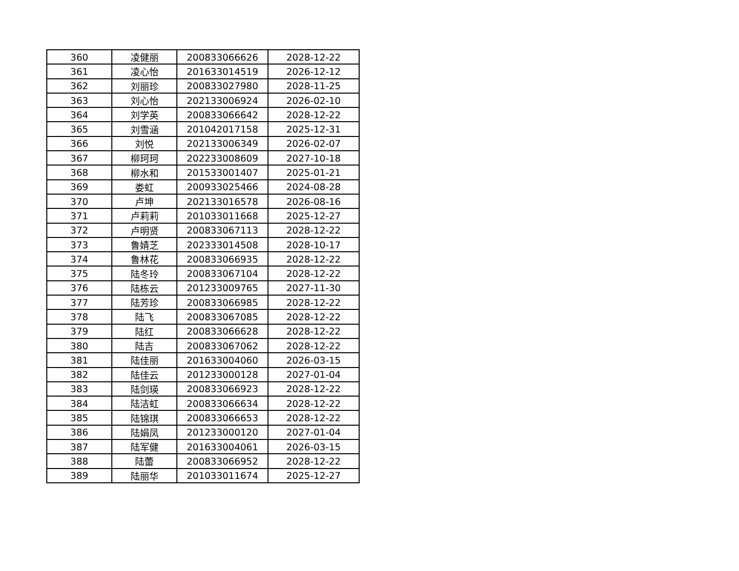| 360 | 凌健丽 | 200833066626 | 2028-12-22 |
| 361 | 凌心怡 | 201633014519 | 2026-12-12 |
| 362 | 刘丽珍 | 200833027980 | 2028-11-25 |
| 363 | 刘心怡 | 202133006924 | 2026-02-10 |
| 364 | 刘学英 | 200833066642 | 2028-12-22 |
| 365 | 刘雪涵 | 201042017158 | 2025-12-31 |
| 366 | 刘悦 | 202133006349 | 2026-02-07 |
| 367 | 柳珂珂 | 202233008609 | 2027-10-18 |
| 368 | 柳水和 | 201533001407 | 2025-01-21 |
| 369 | 娄虹 | 200933025466 | 2024-08-28 |
| 370 | 卢坤 | 202133016578 | 2026-08-16 |
| 371 | 卢莉莉 | 201033011668 | 2025-12-27 |
| 372 | 卢明贤 | 200833067113 | 2028-12-22 |
| 373 | 鲁婧芝 | 202333014508 | 2028-10-17 |
| 374 | 鲁林花 | 200833066935 | 2028-12-22 |
| 375 | 陆冬玲 | 200833067104 | 2028-12-22 |
| 376 | 陆栋云 | 201233009765 | 2027-11-30 |
| 377 | 陆芳珍 | 200833066985 | 2028-12-22 |
| 378 | 陆飞 | 200833067085 | 2028-12-22 |
| 379 | 陆红 | 200833066628 | 2028-12-22 |
| 380 | 陆吉 | 200833067062 | 2028-12-22 |
| 381 | 陆佳丽 | 201633004060 | 2026-03-15 |
| 382 | 陆佳云 | 201233000128 | 2027-01-04 |
| 383 | 陆剑瑛 | 200833066923 | 2028-12-22 |
| 384 | 陆洁虹 | 200833066634 | 2028-12-22 |
| 385 | 陆锦琪 | 200833066653 | 2028-12-22 |
| 386 | 陆娟凤 | 201233000120 | 2027-01-04 |
| 387 | 陆军健 | 201633004061 | 2026-03-15 |
| 388 | 陆蕾 | 200833066952 | 2028-12-22 |
| 389 | 陆丽华 | 201033011674 | 2025-12-27 |